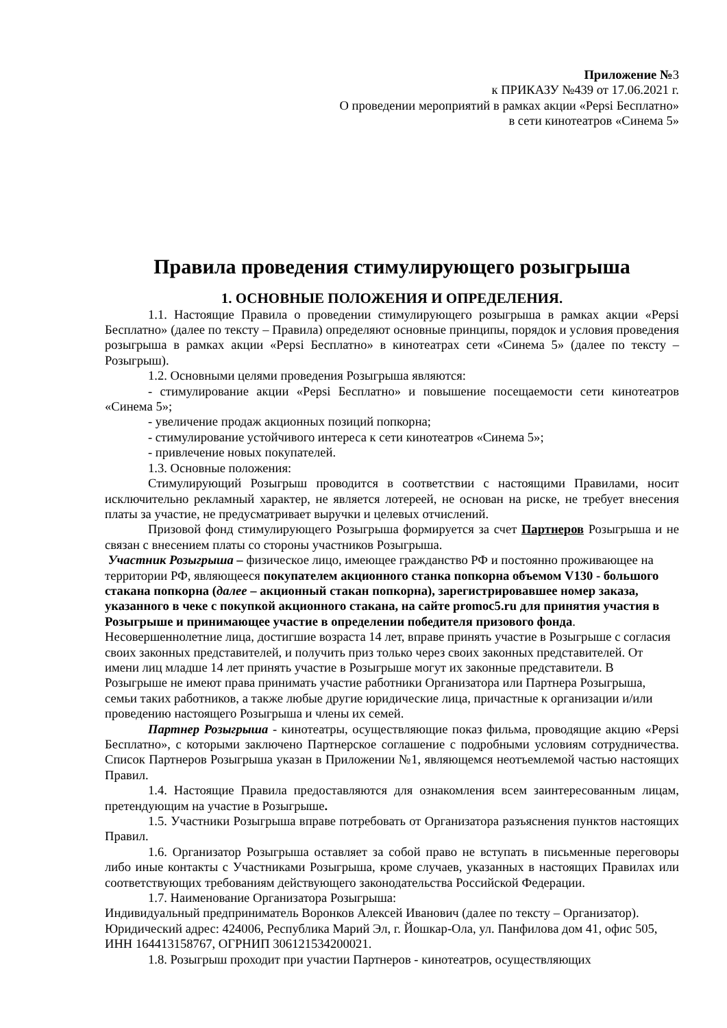Приложение №3
к ПРИКАЗУ №439 от 17.06.2021 г.
О проведении мероприятий в рамках акции «Pepsi Бесплатно»
в сети кинотеатров «Синема 5»
Правила проведения стимулирующего розыгрыша
1. ОСНОВНЫЕ ПОЛОЖЕНИЯ И ОПРЕДЕЛЕНИЯ.
1.1. Настоящие Правила о проведении стимулирующего розыгрыша в рамках акции «Pepsi Бесплатно» (далее по тексту – Правила) определяют основные принципы, порядок и условия проведения розыгрыша в рамках акции «Pepsi Бесплатно» в кинотеатрах сети «Синема 5» (далее по тексту – Розыгрыш).
1.2. Основными целями проведения Розыгрыша являются:
- стимулирование акции «Pepsi Бесплатно» и повышение посещаемости сети кинотеатров «Синема 5»;
- увеличение продаж акционных позиций попкорна;
- стимулирование устойчивого интереса к сети кинотеатров «Синема 5»;
- привлечение новых покупателей.
1.3. Основные положения:
Стимулирующий Розыгрыш проводится в соответствии с настоящими Правилами, носит исключительно рекламный характер, не является лотереей, не основан на риске, не требует внесения платы за участие, не предусматривает выручки и целевых отчислений.
Призовой фонд стимулирующего Розыгрыша формируется за счет Партнеров Розыгрыша и не связан с внесением платы со стороны участников Розыгрыша.
Участник Розыгрыша – физическое лицо, имеющее гражданство РФ и постоянно проживающее на территории РФ, являющееся покупателем акционного станка попкорна объемом V130 - большого стакана попкорна (далее – акционный стакан попкорна), зарегистрировавшее номер заказа, указанного в чеке с покупкой акционного стакана, на сайте promoc5.ru для принятия участия в Розыгрыше и принимающее участие в определении победителя призового фонда. Несовершеннолетние лица, достигшие возраста 14 лет, вправе принять участие в Розыгрыше с согласия своих законных представителей, и получить приз только через своих законных представителей. От имени лиц младше 14 лет принять участие в Розыгрыше могут их законные представители. В Розыгрыше не имеют права принимать участие работники Организатора или Партнера Розыгрыша, семьи таких работников, а также любые другие юридические лица, причастные к организации и/или проведению настоящего Розыгрыша и члены их семей.
Партнер Розыгрыша - кинотеатры, осуществляющие показ фильма, проводящие акцию «Pepsi Бесплатно», с которыми заключено Партнерское соглашение с подробными условиям сотрудничества. Список Партнеров Розыгрыша указан в Приложении №1, являющемся неотъемлемой частью настоящих Правил.
1.4. Настоящие Правила предоставляются для ознакомления всем заинтересованным лицам, претендующим на участие в Розыгрыше.
1.5. Участники Розыгрыша вправе потребовать от Организатора разъяснения пунктов настоящих Правил.
1.6. Организатор Розыгрыша оставляет за собой право не вступать в письменные переговоры либо иные контакты с Участниками Розыгрыша, кроме случаев, указанных в настоящих Правилах или соответствующих требованиям действующего законодательства Российской Федерации.
1.7. Наименование Организатора Розыгрыша:
Индивидуальный предприниматель Воронков Алексей Иванович (далее по тексту – Организатор). Юридический адрес: 424006, Республика Марий Эл, г. Йошкар-Ола, ул. Панфилова дом 41, офис 505, ИНН 164413158767, ОГРНИП 306121534200021.
1.8. Розыгрыш проходит при участии Партнеров - кинотеатров, осуществляющих